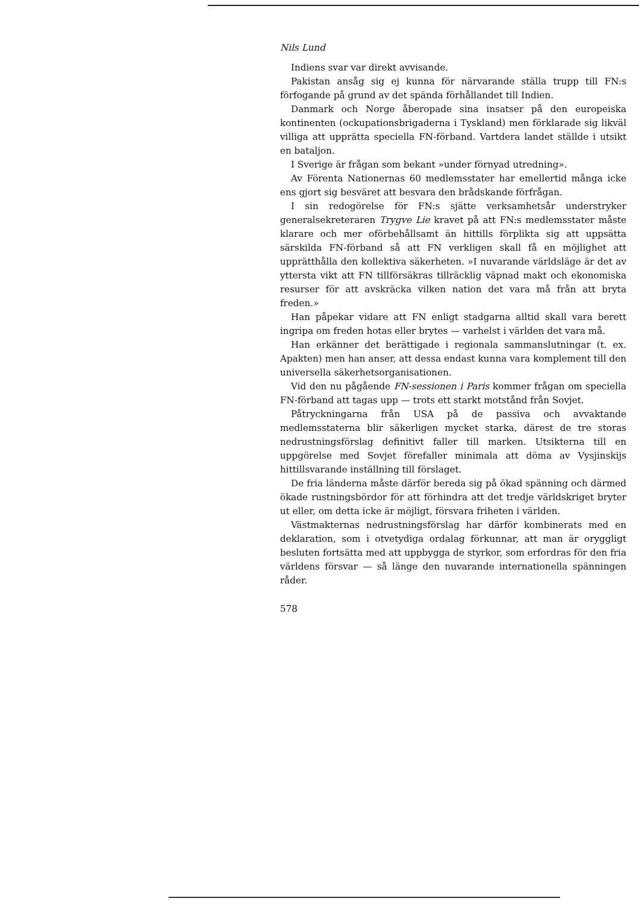Nils Lund
Indiens svar var direkt avvisande.
Pakistan ansåg sig ej kunna för närvarande ställa trupp till FN:s förfogande på grund av det spända förhållandet till Indien.
Danmark och Norge åberopade sina insatser på den europeiska kontinenten (ockupationsbrigaderna i Tyskland) men förklarade sig likväl villiga att upprätta speciella FN-förband. Vartdera landet ställde i utsikt en bataljon.
I Sverige är frågan som bekant »under förnyad utredning».
Av Förenta Nationernas 60 medlemsstater har emellertid många icke ens gjort sig besväret att besvara den brådskande förfrågan.
I sin redogörelse för FN:s sjätte verksamhetsår understryker generalsekreteraren Trygve Lie kravet på att FN:s medlemsstater måste klarare och mer oförbehållsamt än hittills förplikta sig att uppsätta särskilda FN-förband så att FN verkligen skall få en möjlighet att upprätthålla den kollektiva säkerheten. »I nuvarande världsläge är det av yttersta vikt att FN tillförsäkras tillräcklig väpnad makt och ekonomiska resurser för att avskräcka vilken nation det vara må från att bryta freden.»
Han påpekar vidare att FN enligt stadgarna alltid skall vara berett ingripa om freden hotas eller brytes — varhelst i världen det vara må.
Han erkänner det berättigade i regionala sammanslutningar (t. ex. Apakten) men han anser, att dessa endast kunna vara komplement till den universella säkerhetsorganisationen.
Vid den nu pågående FN-sessionen i Paris kommer frågan om speciella FN-förband att tagas upp — trots ett starkt motstånd från Sovjet.
Påtryckningarna från USA på de passiva och avvaktande medlemsstaterna blir säkerligen mycket starka, därest de tre storas nedrustningsförslag definitivt faller till marken. Utsikterna till en uppgörelse med Sovjet förefaller minimala att döma av Vysjinskijs hittillsvarande inställning till förslaget.
De fria länderna måste därför bereda sig på ökad spänning och därmed ökade rustningsbördor för att förhindra att det tredje världskriget bryter ut eller, om detta icke är möjligt, försvara friheten i världen.
Västmakternas nedrustningsförslag har därför kombinerats med en deklaration, som i otvetydiga ordalag förkunnar, att man är oryggligt besluten fortsätta med att uppbygga de styrkor, som erfordras för den fria världens försvar — så länge den nuvarande internationella spänningen råder.
578